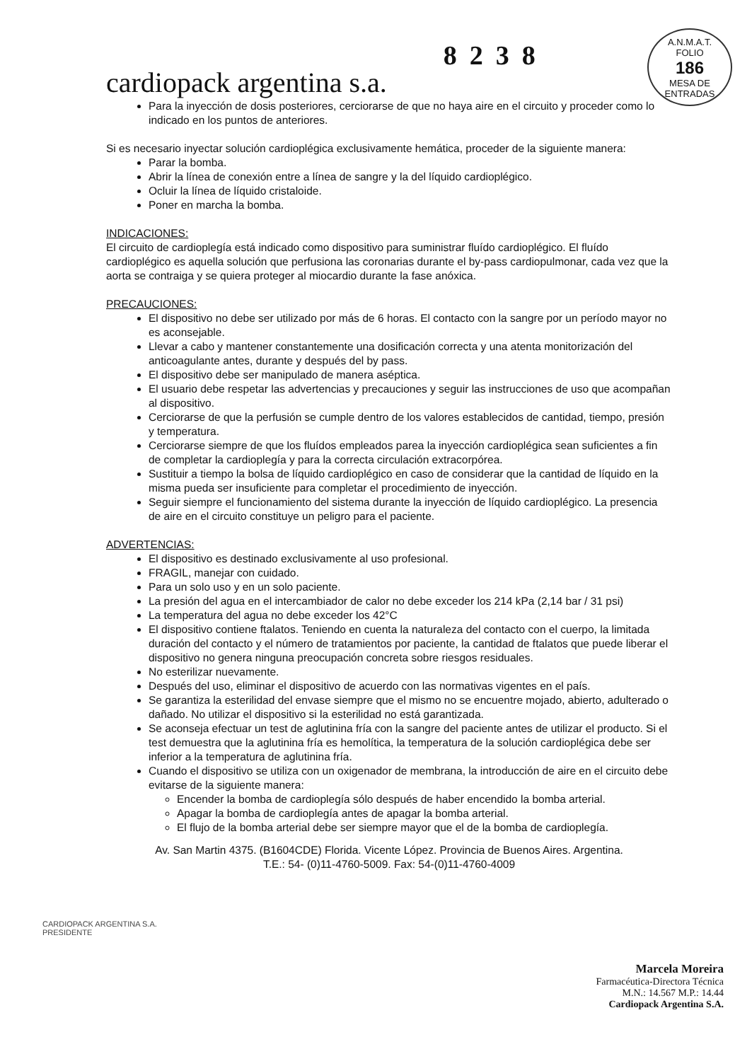cardiopack argentina s.a. 8238
A.N.M.A.T.
FOLIO
186
MESA DE ENTRADAS
Para la inyección de dosis posteriores, cerciorarse de que no haya aire en el circuito y proceder como lo indicado en los puntos de anteriores.
Si es necesario inyectar solución cardioplégica exclusivamente hemática, proceder de la siguiente manera:
Parar la bomba.
Abrir la línea de conexión entre a línea de sangre y la del líquido cardioplégico.
Ocluir la línea de líquido cristaloide.
Poner en marcha la bomba.
INDICACIONES:
El circuito de cardioplegía está indicado como dispositivo para suministrar fluído cardioplégico. El fluído cardioplégico es aquella solución que perfusiona las coronarias durante el by-pass cardiopulmonar, cada vez que la aorta se contraiga y se quiera proteger al miocardio durante la fase anóxica.
PRECAUCIONES:
El dispositivo no debe ser utilizado por más de 6 horas. El contacto con la sangre por un período mayor no es aconsejable.
Llevar a cabo y mantener constantemente una dosificación correcta y una atenta monitorización del anticoagulante antes, durante y después del by pass.
El dispositivo debe ser manipulado de manera aséptica.
El usuario debe respetar las advertencias y precauciones y seguir las instrucciones de uso que acompañan al dispositivo.
Cerciorarse de que la perfusión se cumple dentro de los valores establecidos de cantidad, tiempo, presión y temperatura.
Cerciorarse siempre de que los fluídos empleados parea la inyección cardioplégica sean suficientes a fin de completar la cardioplegía y para la correcta circulación extracorpórea.
Sustituir a tiempo la bolsa de líquido cardioplégico en caso de considerar que la cantidad de líquido en la misma pueda ser insuficiente para completar el procedimiento de inyección.
Seguir siempre el funcionamiento del sistema durante la inyección de líquido cardioplégico. La presencia de aire en el circuito constituye un peligro para el paciente.
ADVERTENCIAS:
El dispositivo es destinado exclusivamente al uso profesional.
FRAGIL, manejar con cuidado.
Para un solo uso y en un solo paciente.
La presión del agua en el intercambiador de calor no debe exceder los 214 kPa (2,14 bar / 31 psi)
La temperatura del agua no debe exceder los 42°C
El dispositivo contiene ftalatos. Teniendo en cuenta la naturaleza del contacto con el cuerpo, la limitada duración del contacto y el número de tratamientos por paciente, la cantidad de ftalatos que puede liberar el dispositivo no genera ninguna preocupación concreta sobre riesgos residuales.
No esterilizar nuevamente.
Después del uso, eliminar el dispositivo de acuerdo con las normativas vigentes en el país.
Se garantiza la esterilidad del envase siempre que el mismo no se encuentre mojado, abierto, adulterado o dañado. No utilizar el dispositivo si la esterilidad no está garantizada.
Se aconseja efectuar un test de aglutinina fría con la sangre del paciente antes de utilizar el producto. Si el test demuestra que la aglutinina fría es hemolítica, la temperatura de la solución cardioplégica debe ser inferior a la temperatura de aglutinina fría.
Cuando el dispositivo se utiliza con un oxigenador de membrana, la introducción de aire en el circuito debe evitarse de la siguiente manera:
Encender la bomba de cardioplegía sólo después de haber encendido la bomba arterial.
Apagar la bomba de cardioplegía antes de apagar la bomba arterial.
El flujo de la bomba arterial debe ser siempre mayor que el de la bomba de cardioplegía.
Av. San Martin 4375. (B1604CDE) Florida. Vicente López. Provincia de Buenos Aires. Argentina.
T.E.: 54- (0)11-4760-5009. Fax: 54-(0)11-4760-4009
CARDIOPACK ARGENTINA S.A.
PRESIDENTE
Marcela Moreira
Farmacéutica-Directora Técnica
M.N.: 14.567 M.P.: 14.44
Cardiopack Argentina S.A.